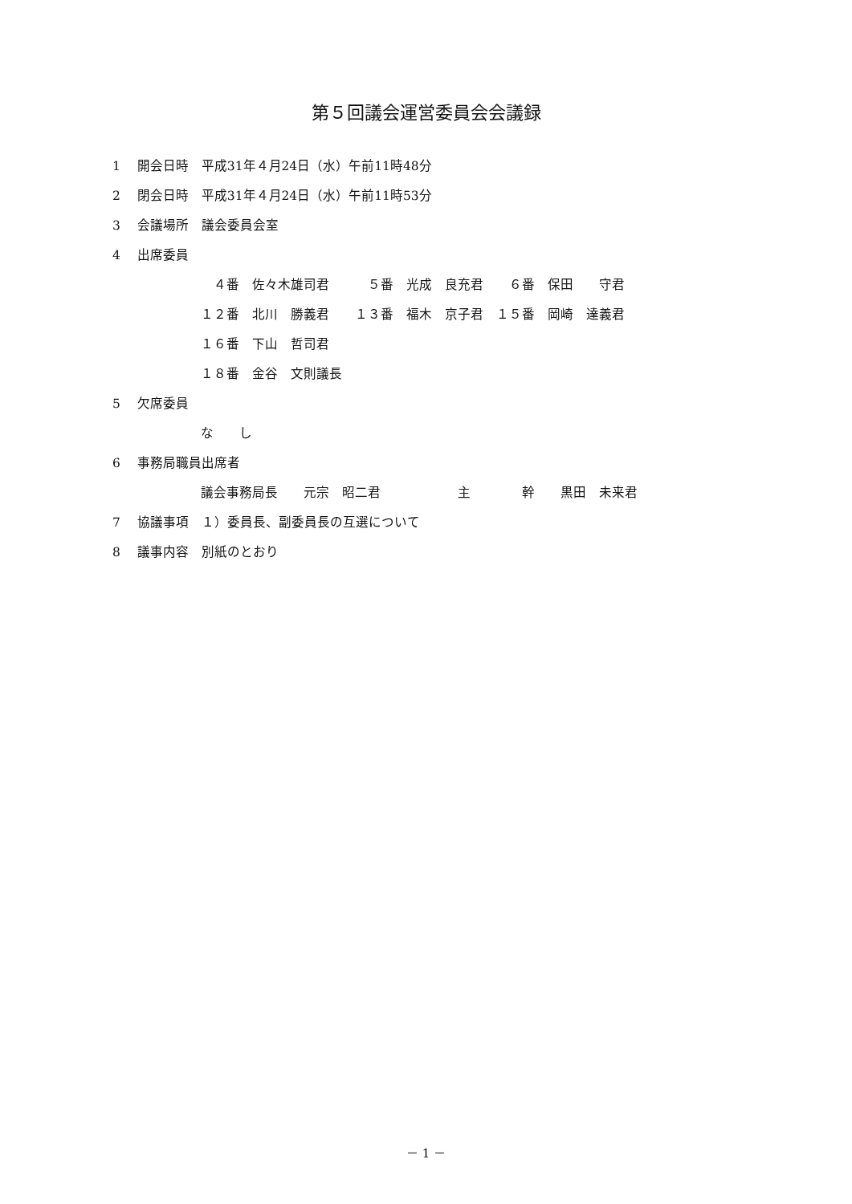第５回議会運営委員会会議録
1　 開会日時　平成31年４月24日（水）午前11時48分
2　 閉会日時　平成31年４月24日（水）午前11時53分
3　 会議場所　議会委員会室
4　 出席委員
　４番　佐々木雄司君　　　５番　光成　良充君　　６番　保田　　守君
１２番　北川　勝義君　　１３番　福木　京子君　１５番　岡崎　達義君
１６番　下山　哲司君
１８番　金谷　文則議長
5　 欠席委員
な　　し
6　 事務局職員出席者
議会事務局長　　元宗　昭二君　　　　　　主　　　　幹　　黒田　未来君
7　 協議事項　１）委員長、副委員長の互選について
8　 議事内容　別紙のとおり
－ 1 －